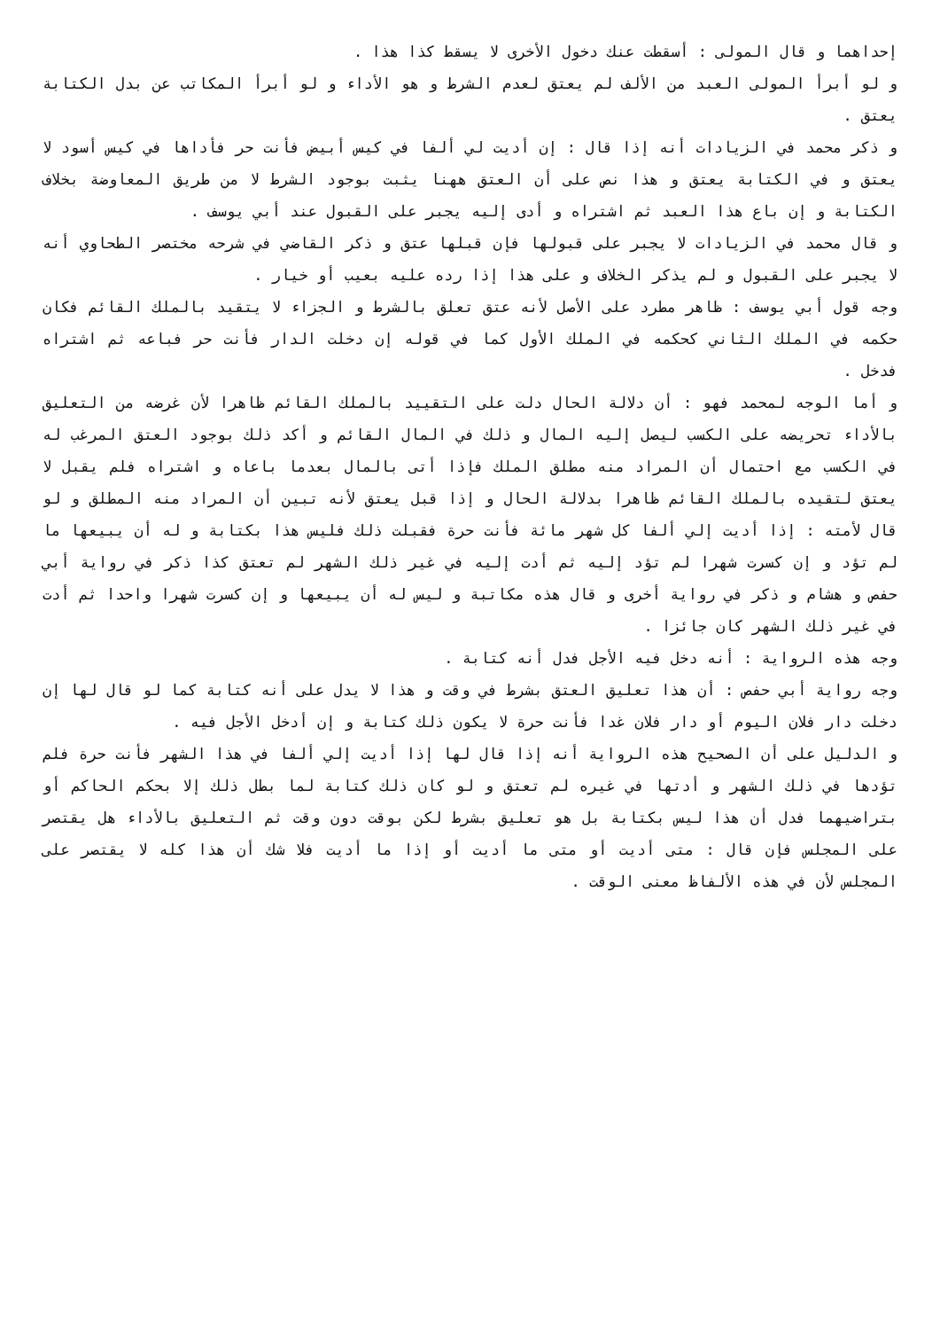إحداهما و قال المولى : أسقطت عنك دخول الأخرى لا يسقط كذا هذا .
و لو أبرأ المولى العبد من الألف لم يعتق لعدم الشرط و هو الأداء و لو أبرأ المكاتب عن بدل الكتابة يعتق .
و ذكر محمد في الزيادات أنه إذا قال : إن أديت لي ألفا في كيس أبيض فأنت حر فأداها في كيس أسود لا يعتق و في الكتابة يعتق و هذا نص على أن العتق ههنا يثبت بوجود الشرط لا من طريق المعاوضة بخلاف الكتابة و إن باع هذا العبد ثم اشتراه و أدى إليه يجبر على القبول عند أبي يوسف .
و قال محمد في الزيادات لا يجبر على قبولها فإن قبلها عتق و ذكر القاضي في شرحه مختصر الطحاوي أنه لا يجبر على القبول و لم يذكر الخلاف و على هذا إذا رده عليه بعيب أو خيار .
وجه قول أبي يوسف : ظاهر مطرد على الأصل لأنه عتق تعلق بالشرط و الجزاء لا يتقيد بالملك القائم فكان حكمه في الملك الثاني كحكمه في الملك الأول كما في قوله إن دخلت الدار فأنت حر فباعه ثم اشتراه فدخل .
و أما الوجه لمحمد فهو : أن دلالة الحال دلت على التقييد بالملك القائم ظاهرا لأن غرضه من التعليق بالأداء تحريضه على الكسب ليصل إليه المال و ذلك في المال القائم و أكد ذلك بوجود العتق المرغب له في الكسب مع احتمال أن المراد منه مطلق الملك فإذا أتى بالمال بعدما باعاه و اشتراه فلم يقبل لا يعتق لتقيده بالملك القائم ظاهرا بدلالة الحال و إذا قبل يعتق لأنه تبين أن المراد منه المطلق و لو قال لأمته : إذا أديت إلي ألفا كل شهر مائة فأنت حرة فقبلت ذلك فليس هذا بكتابة و له أن يبيعها ما لم تؤد و إن كسرت شهرا لم تؤد إليه ثم أدت إليه في غير ذلك الشهر لم تعتق كذا ذكر في رواية أبي حفص و هشام و ذكر في رواية أخرى و قال هذه مكاتبة و ليس له أن يبيعها و إن كسرت شهرا واحدا ثم أدت في غير ذلك الشهر كان جائزا .
وجه هذه الرواية : أنه دخل فيه الأجل فدل أنه كتابة .
وجه رواية أبي حفص : أن هذا تعليق العتق بشرط في وقت و هذا لا يدل على أنه كتابة كما لو قال لها إن دخلت دار فلان اليوم أو دار فلان غدا فأنت حرة لا يكون ذلك كتابة و إن أدخل الأجل فيه .
و الدليل على أن الصحيح هذه الرواية أنه إذا قال لها إذا أديت إلي ألفا في هذا الشهر فأنت حرة فلم تؤدها في ذلك الشهر و أدتها في غيره لم تعتق و لو كان ذلك كتابة لما بطل ذلك إلا بحكم الحاكم أو بتراضيهما فدل أن هذا ليس بكتابة بل هو تعليق بشرط لكن بوقت دون وقت ثم التعليق بالأداء هل يقتصر على المجلس فإن قال : متى أديت أو متى ما أديت أو إذا ما أديت فلا شك أن هذا كله لا يقتصر على المجلس لأن في هذه الألفاظ معنى الوقت .